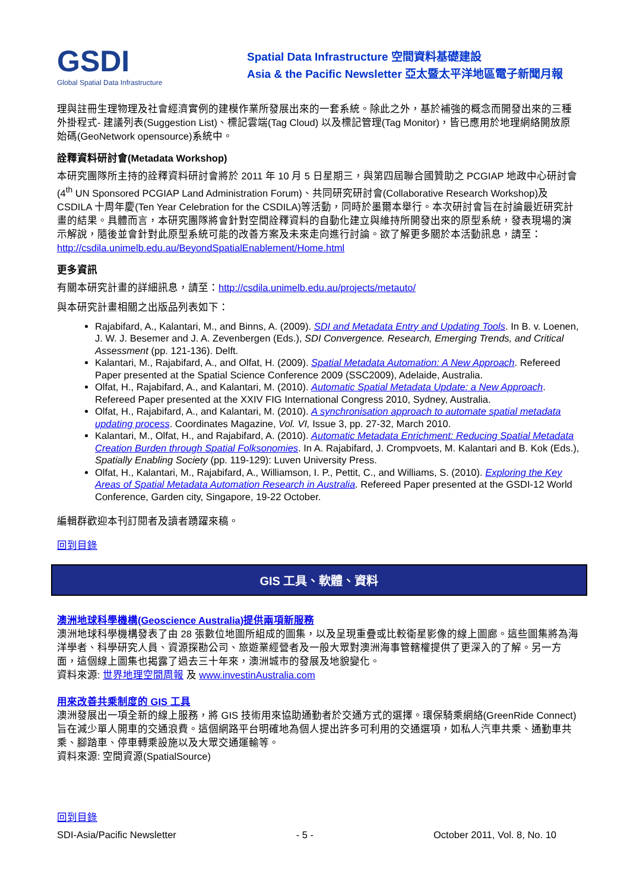GSDI
Global Spatial Data Infrastructure
Spatial Data Infrastructure 空間資料基礎建設
Asia & the Pacific Newsletter 亞太暨太平洋地區電子新聞月報
理與註冊生理物理及社會經濟實例的建模作業所發展出來的一套系統。除此之外，基於補強的概念而開發出來的三種外掛程式- 建議列表(Suggestion List)、標記雲端(Tag Cloud) 以及標記管理(Tag Monitor)，皆已應用於地理網絡開放原始碼(GeoNetwork opensource)系統中。
詮釋資料研討會(Metadata Workshop)
本研究團隊所主持的詮釋資料研討會將於 2011 年 10 月 5 日星期三，與第四屆聯合國贊助之 PCGIAP 地政中心研討會 (4<sup>th</sup> UN Sponsored PCGIAP Land Administration Forum)、共同研究研討會(Collaborative Research Workshop)及 CSDILA 十周年慶(Ten Year Celebration for the CSDILA)等活動，同時於墨爾本舉行。本次研討會旨在討論最近研究計畫的結果。具體而言，本研究團隊將會針對空間詮釋資料的自動化建立與維持所開發出來的原型系統，發表現場的演示解說，隨後並會針對此原型系統可能的改善方案及未來走向進行討論。欲了解更多關於本活動訊息，請至：http://csdila.unimelb.edu.au/BeyondSpatialEnablement/Home.html
更多資訊
有關本研究計畫的詳細訊息，請至：http://csdila.unimelb.edu.au/projects/metauto/
與本研究計畫相關之出版品列表如下：
Rajabifard, A., Kalantari, M., and Binns, A. (2009). SDI and Metadata Entry and Updating Tools. In B. v. Loenen, J. W. J. Besemer and J. A. Zevenbergen (Eds.), SDI Convergence. Research, Emerging Trends, and Critical Assessment (pp. 121-136). Delft.
Kalantari, M., Rajabifard, A., and Olfat, H. (2009). Spatial Metadata Automation: A New Approach. Refereed Paper presented at the Spatial Science Conference 2009 (SSC2009), Adelaide, Australia.
Olfat, H., Rajabifard, A., and Kalantari, M. (2010). Automatic Spatial Metadata Update: a New Approach. Refereed Paper presented at the XXIV FIG International Congress 2010, Sydney, Australia.
Olfat, H., Rajabifard, A., and Kalantari, M. (2010). A synchronisation approach to automate spatial metadata updating process. Coordinates Magazine, Vol. VI, Issue 3, pp. 27-32, March 2010.
Kalantari, M., Olfat, H., and Rajabifard, A. (2010). Automatic Metadata Enrichment: Reducing Spatial Metadata Creation Burden through Spatial Folksonomies. In A. Rajabifard, J. Crompvoets, M. Kalantari and B. Kok (Eds.), Spatially Enabling Society (pp. 119-129): Luven University Press.
Olfat, H., Kalantari, M., Rajabifard, A., Williamson, I. P., Pettit, C., and Williams, S. (2010). Exploring the Key Areas of Spatial Metadata Automation Research in Australia. Refereed Paper presented at the GSDI-12 World Conference, Garden city, Singapore, 19-22 October.
編輯群歡迎本刊訂閱者及讀者踴躍來稿。
回到目錄
GIS 工具、軟體、資料
澳洲地球科學機構(Geoscience Australia)提供兩項新服務
澳洲地球科學機構發表了由 28 張數位地圖所組成的圖集，以及呈現重疊或比較衛星影像的線上圖廊。這些圖集將為海洋學者、科學研究人員、資源探勘公司、旅遊業經營者及一般大眾對澳洲海事管轄權提供了更深入的了解。另一方面，這個線上圖集也揭露了過去三十年來，澳洲城市的發展及地貌變化。
資料來源: 世界地理空間周報 及 www.investinAustralia.com
用來改善共乘制度的 GIS 工具
澳洲發展出一項全新的線上服務，將 GIS 技術用來協助通勤者於交通方式的選擇。環保騎乘網絡(GreenRide Connect)旨在減少單人開車的交通浪費。這個網路平台明確地為個人提出許多可利用的交通選項，如私人汽車共乘、通勤車共乘、腳踏車、停車轉乘設施以及大眾交通運輸等。
資料來源: 空間資源(SpatialSource)
回到目錄
SDI-Asia/Pacific Newsletter - 5 - October 2011, Vol. 8, No. 10